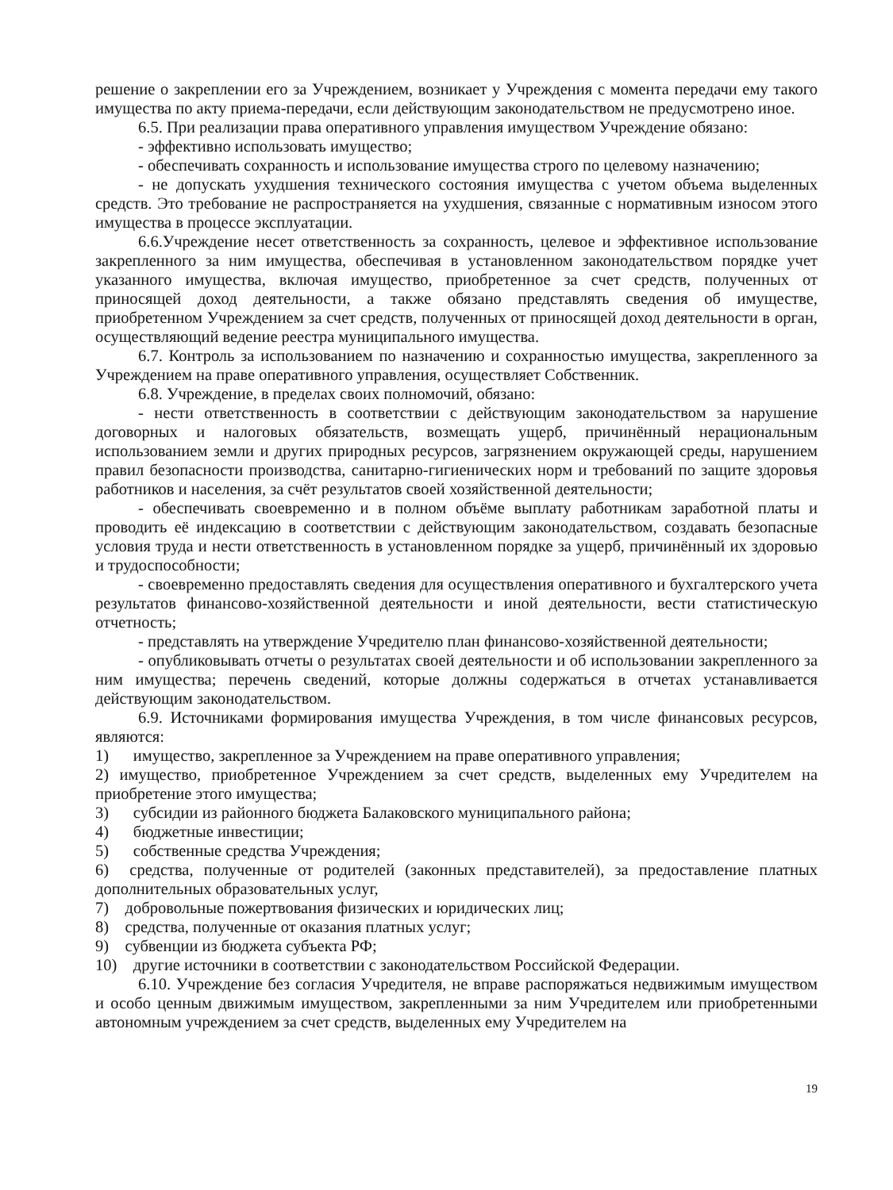решение о закреплении его за Учреждением, возникает у Учреждения с момента передачи ему такого имущества по акту приема-передачи, если действующим законодательством не предусмотрено иное.
6.5. При реализации права оперативного управления имуществом Учреждение обязано:
- эффективно использовать имущество;
- обеспечивать сохранность и использование имущества строго по целевому назначению;
- не допускать ухудшения технического состояния имущества с учетом объема выделенных средств. Это требование не распространяется на ухудшения, связанные с нормативным износом этого имущества в процессе эксплуатации.
6.6.Учреждение несет ответственность за сохранность, целевое и эффективное использование закрепленного за ним имущества, обеспечивая в установленном законодательством порядке учет указанного имущества, включая имущество, приобретенное за счет средств, полученных от приносящей доход деятельности, а также обязано представлять сведения об имуществе, приобретенном Учреждением за счет средств, полученных от приносящей доход деятельности в орган, осуществляющий ведение реестра муниципального имущества.
6.7. Контроль за использованием по назначению и сохранностью имущества, закрепленного за Учреждением на праве оперативного управления, осуществляет Собственник.
6.8. Учреждение, в пределах своих полномочий, обязано:
- нести ответственность в соответствии с действующим законодательством за нарушение договорных и налоговых обязательств, возмещать ущерб, причинённый нерациональным использованием земли и других природных ресурсов, загрязнением окружающей среды, нарушением правил безопасности производства, санитарно-гигиенических норм и требований по защите здоровья работников и населения, за счёт результатов своей хозяйственной деятельности;
- обеспечивать своевременно и в полном объёме выплату работникам заработной платы и проводить её индексацию в соответствии с действующим законодательством, создавать безопасные условия труда и нести ответственность в установленном порядке за ущерб, причинённый их здоровью и трудоспособности;
- своевременно предоставлять сведения для осуществления оперативного и бухгалтерского учета результатов финансово-хозяйственной деятельности и иной деятельности, вести статистическую отчетность;
- представлять на утверждение Учредителю план финансово-хозяйственной деятельности;
- опубликовывать отчеты о результатах своей деятельности и об использовании закрепленного за ним имущества; перечень сведений, которые должны содержаться в отчетах устанавливается действующим законодательством.
6.9. Источниками формирования имущества Учреждения, в том числе финансовых ресурсов, являются:
1) имущество, закрепленное за Учреждением на праве оперативного управления;
2) имущество, приобретенное Учреждением за счет средств, выделенных ему Учредителем на приобретение этого имущества;
3) субсидии из районного бюджета Балаковского муниципального района;
4) бюджетные инвестиции;
5) собственные средства Учреждения;
6) средства, полученные от родителей (законных представителей), за предоставление платных дополнительных образовательных услуг,
7) добровольные пожертвования физических и юридических лиц;
8) средства, полученные от оказания платных услуг;
9) субвенции из бюджета субъекта РФ;
10) другие источники в соответствии с законодательством Российской Федерации.
6.10. Учреждение без согласия Учредителя, не вправе распоряжаться недвижимым имуществом и особо ценным движимым имуществом, закрепленными за ним Учредителем или приобретенными автономным учреждением за счет средств, выделенных ему Учредителем на
19